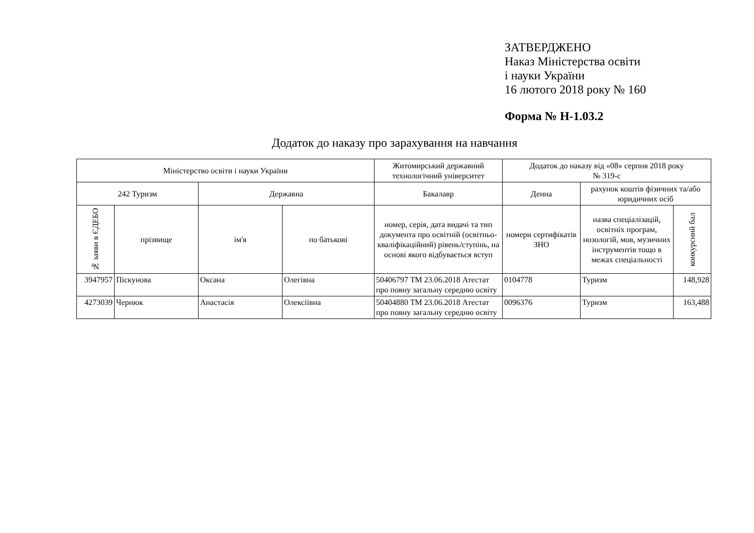ЗАТВЕРДЖЕНО
Наказ Міністерства освіти
і науки України
16 лютого 2018 року № 160
Форма № Н-1.03.2
Додаток до наказу про зарахування на навчання
| Міністерство освіти і науки України | | | | Житомирський державний технологічний університет | Додаток до наказу від «08» серпня 2018 року № 319-с | | |
| --- | --- | --- | --- | --- | --- | --- | --- |
| 242 Туризм | | Державна | | Бакалавр | Денна | рахунок коштів фізичних та/або юридичних осіб | |
| № заяви в ЄДЕБО | прізвище | ім'я | по батькові | номер, серія, дата видачі та тип документа про освітній (освітньо-кваліфікаційний) рівень/ступінь, на основі якого відбувається вступ | номери сертифікатів ЗНО | назва спеціалізацій, освітніх програм, нозологій, мов, музичних інструментів тощо в межах спеціальності | конкурсний бал |
| 3947957 | Піскунова | Оксана | Олегівна | 50406797 ТМ 23.06.2018 Атестат про повну загальну середню освіту | 0104778 | Туризм | 148,928 |
| 4273039 | Чернюк | Анастасія | Олексіївна | 50404880 ТМ 23.06.2018 Атестат про повну загальну середню освіту | 0096376 | Туризм | 163,488 |